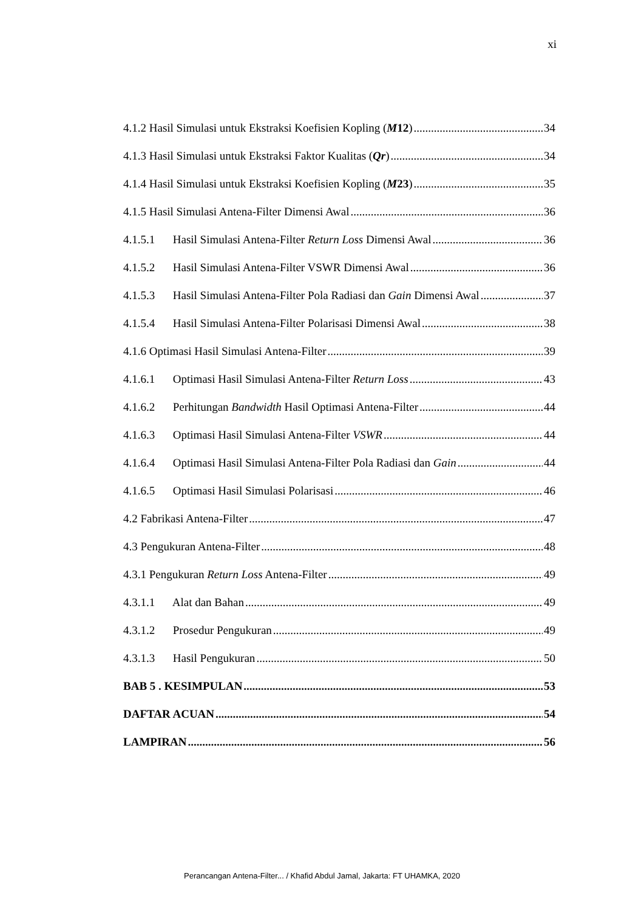xi
4.1.2 Hasil Simulasi untuk Ekstraksi Koefisien Kopling (M12) 34
4.1.3 Hasil Simulasi untuk Ekstraksi Faktor Kualitas (Qr) 34
4.1.4 Hasil Simulasi untuk Ekstraksi Koefisien Kopling (M23) 35
4.1.5 Hasil Simulasi Antena-Filter Dimensi Awal 36
4.1.5.1 Hasil Simulasi Antena-Filter Return Loss Dimensi Awal 36
4.1.5.2 Hasil Simulasi Antena-Filter VSWR Dimensi Awal 36
4.1.5.3 Hasil Simulasi Antena-Filter Pola Radiasi dan Gain Dimensi Awal 37
4.1.5.4 Hasil Simulasi Antena-Filter Polarisasi Dimensi Awal 38
4.1.6 Optimasi Hasil Simulasi Antena-Filter 39
4.1.6.1 Optimasi Hasil Simulasi Antena-Filter Return Loss 43
4.1.6.2 Perhitungan Bandwidth Hasil Optimasi Antena-Filter 44
4.1.6.3 Optimasi Hasil Simulasi Antena-Filter VSWR 44
4.1.6.4 Optimasi Hasil Simulasi Antena-Filter Pola Radiasi dan Gain 44
4.1.6.5 Optimasi Hasil Simulasi Polarisasi 46
4.2 Fabrikasi Antena-Filter 47
4.3 Pengukuran Antena-Filter 48
4.3.1 Pengukuran Return Loss Antena-Filter 49
4.3.1.1 Alat dan Bahan 49
4.3.1.2 Prosedur Pengukuran 49
4.3.1.3 Hasil Pengukuran 50
BAB 5 . KESIMPULAN 53
DAFTAR ACUAN 54
LAMPIRAN 56
Perancangan Antena-Filter... / Khafid Abdul Jamal, Jakarta: FT UHAMKA, 2020